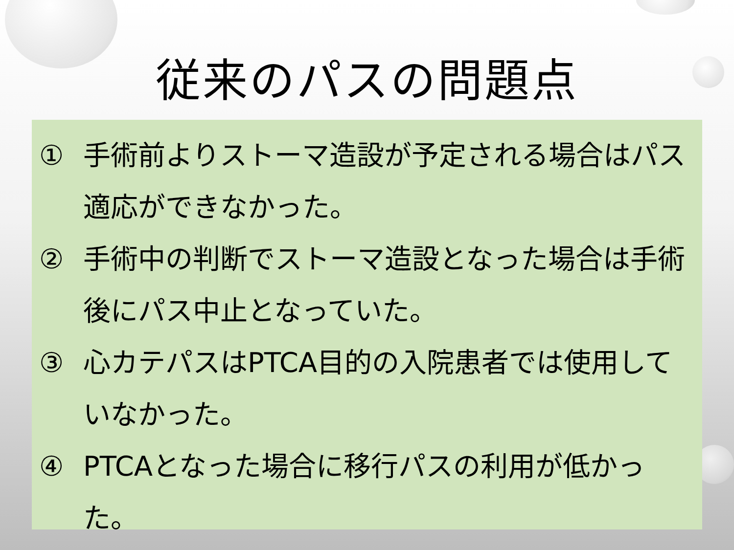従来のパスの問題点
① 手術前よりストーマ造設が予定される場合はパス適応ができなかった。
② 手術中の判断でストーマ造設となった場合は手術後にパス中止となっていた。
③ 心カテパスはPTCA目的の入院患者では使用していなかった。
④ PTCAとなった場合に移行パスの利用が低かった。